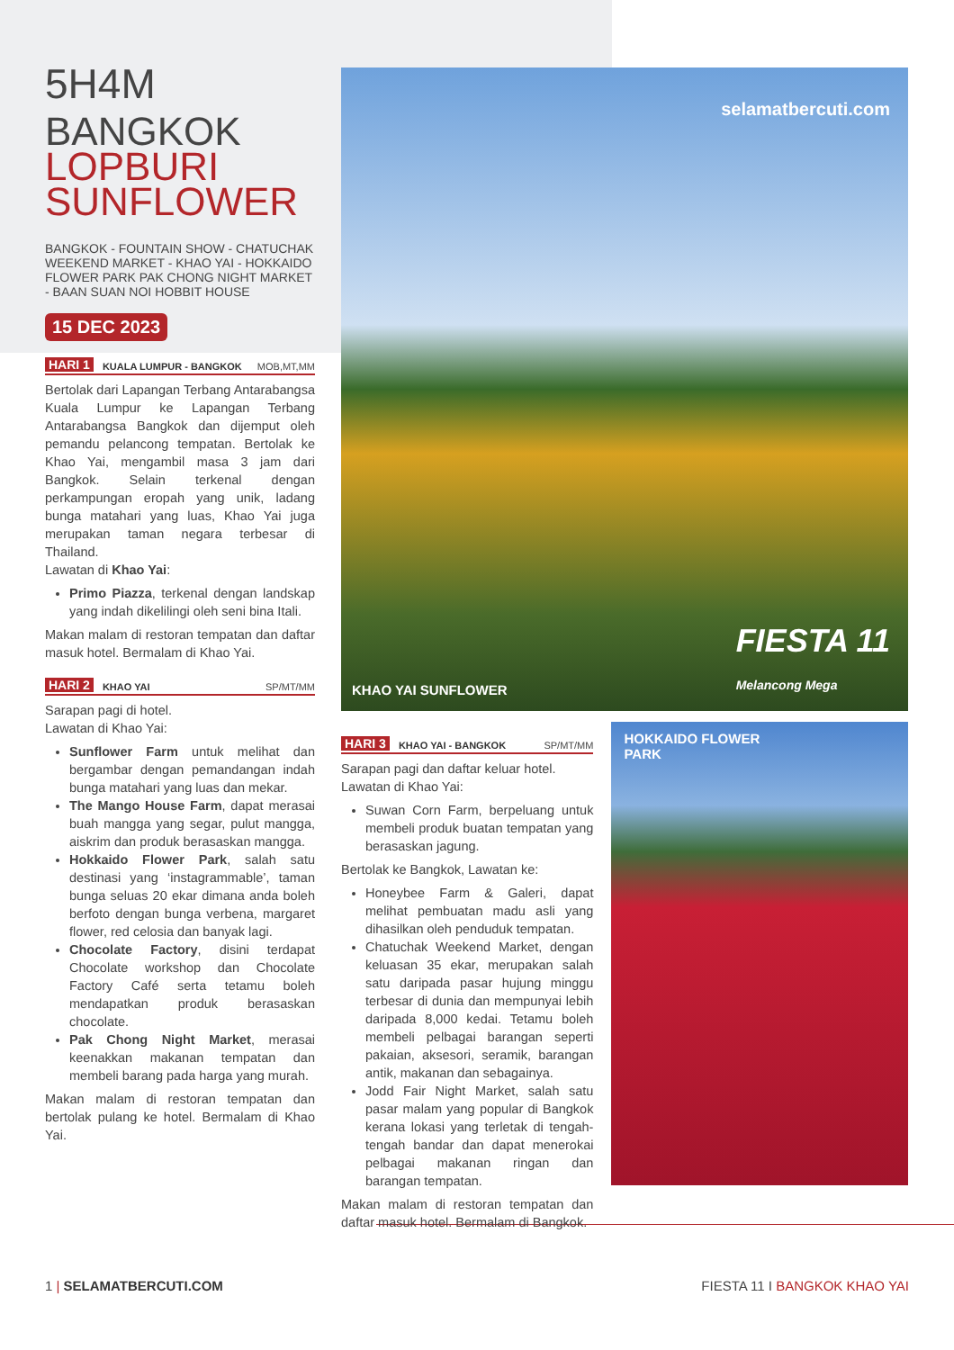5H4M
BANGKOK
LOPBURI
SUNFLOWER
BANGKOK - FOUNTAIN SHOW - CHATUCHAK WEEKEND MARKET - KHAO YAI - HOKKAIDO FLOWER PARK PAK CHONG NIGHT MARKET - BAAN SUAN NOI HOBBIT HOUSE
15 DEC 2023
HARI 1 KUALA LUMPUR - BANGKOK MOB,MT,MM
Bertolak dari Lapangan Terbang Antarabangsa Kuala Lumpur ke Lapangan Terbang Antarabangsa Bangkok dan dijemput oleh pemandu pelancong tempatan. Bertolak ke Khao Yai, mengambil masa 3 jam dari Bangkok. Selain terkenal dengan perkampungan eropah yang unik, ladang bunga matahari yang luas, Khao Yai juga merupakan taman negara terbesar di Thailand.
Lawatan di Khao Yai:
Primo Piazza, terkenal dengan landskap yang indah dikelilingi oleh seni bina Itali.
Makan malam di restoran tempatan dan daftar masuk hotel. Bermalam di Khao Yai.
HARI 2 KHAO YAI SP/MT/MM
Sarapan pagi di hotel.
Lawatan di Khao Yai:
Sunflower Farm untuk melihat dan bergambar dengan pemandangan indah bunga matahari yang luas dan mekar.
The Mango House Farm, dapat merasai buah mangga yang segar, pulut mangga, aiskrim dan produk berasaskan mangga.
Hokkaido Flower Park, salah satu destinasi yang ‘instagrammable’, taman bunga seluas 20 ekar dimana anda boleh berfoto dengan bunga verbena, margaret flower, red celosia dan banyak lagi.
Chocolate Factory, disini terdapat Chocolate workshop dan Chocolate Factory Café serta tetamu boleh mendapatkan produk berasaskan chocolate.
Pak Chong Night Market, merasai keenakkan makanan tempatan dan membeli barang pada harga yang murah.
Makan malam di restoran tempatan dan bertolak pulang ke hotel. Bermalam di Khao Yai.
selamatbercuti.com
KHAO YAI SUNFLOWER
FIESTA 11
Melancong Mega
HARI 3 KHAO YAI - BANGKOK SP/MT/MM
Sarapan pagi dan daftar keluar hotel.
Lawatan di Khao Yai:
Suwan Corn Farm, berpeluang untuk membeli produk buatan tempatan yang berasaskan jagung.
Bertolak ke Bangkok, Lawatan ke:
Honeybee Farm & Galeri, dapat melihat pembuatan madu asli yang dihasilkan oleh penduduk tempatan.
Chatuchak Weekend Market, dengan keluasan 35 ekar, merupakan salah satu daripada pasar hujung minggu terbesar di dunia dan mempunyai lebih daripada 8,000 kedai. Tetamu boleh membeli pelbagai barangan seperti pakaian, aksesori, seramik, barangan antik, makanan dan sebagainya.
Jodd Fair Night Market, salah satu pasar malam yang popular di Bangkok kerana lokasi yang terletak di tengah-tengah bandar dan dapat menerokai pelbagai makanan ringan dan barangan tempatan.
Makan malam di restoran tempatan dan daftar masuk hotel. Bermalam di Bangkok.
HOKKAIDO FLOWER
PARK
1 | SELAMATBERCUTI.COM FIESTA 11 I BANGKOK KHAO YAI